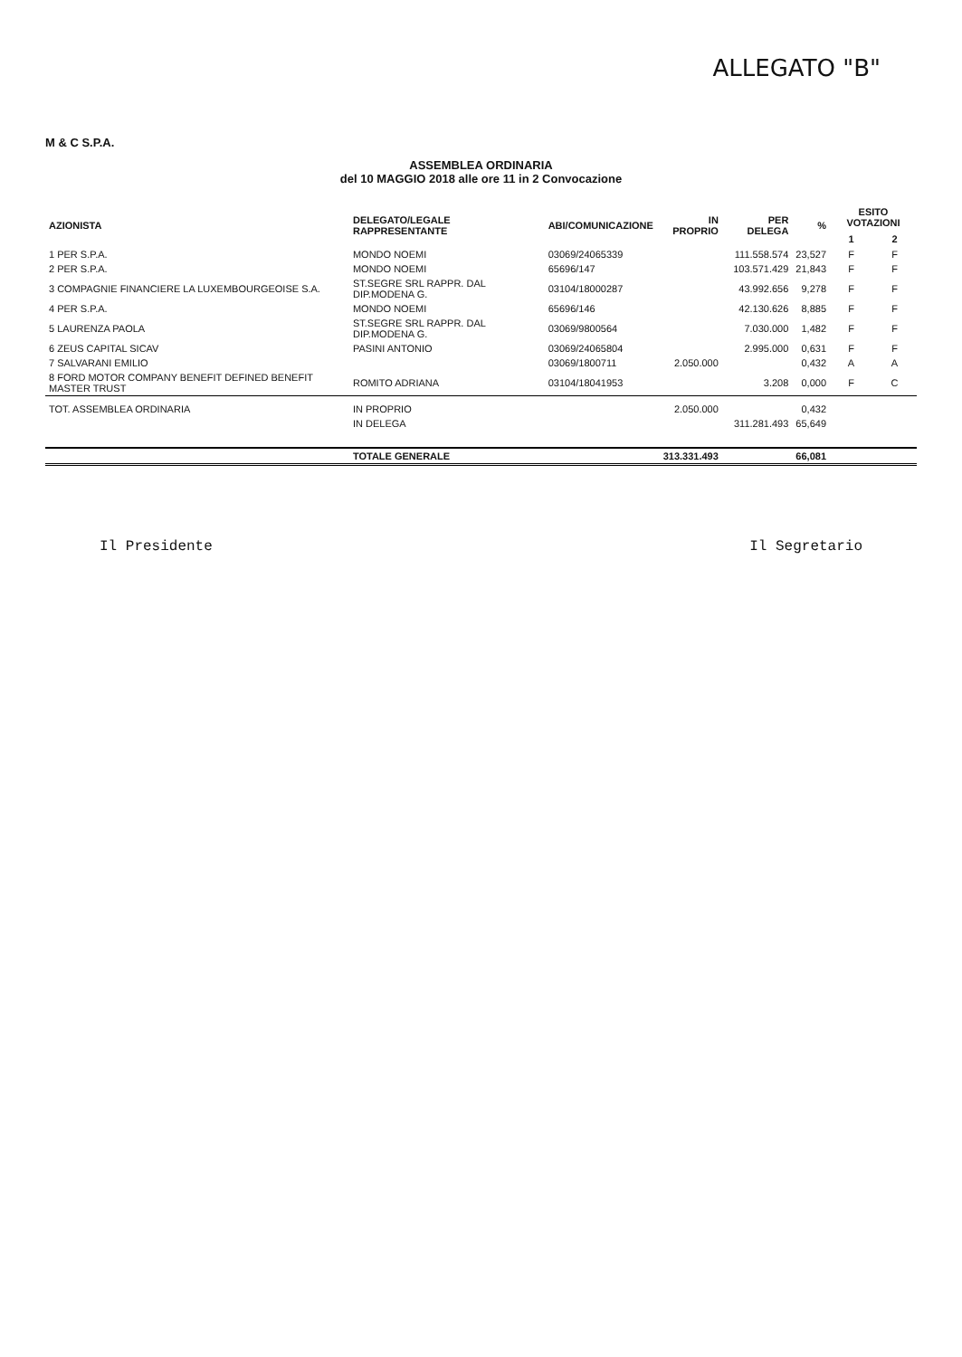ALLEGATO "B"
M & C S.P.A.
ASSEMBLEA ORDINARIA
del 10 MAGGIO 2018 alle ore 11 in 2 Convocazione
| AZIONISTA | DELEGATO/LEGALE RAPPRESENTANTE | ABI/COMUNICAZIONE | IN PROPRIO | PER DELEGA | % | ESITO VOTAZIONI | |
| --- | --- | --- | --- | --- | --- | --- | --- |
| | | | | | | 1 | 2 |
| 1 PER S.P.A. | MONDO NOEMI | 03069/24065339 | | 111.558.574 | 23,527 | F | F |
| 2 PER S.P.A. | MONDO NOEMI | 65696/147 | | 103.571.429 | 21,843 | F | F |
| 3 COMPAGNIE FINANCIERE LA LUXEMBOURGEOISE S.A. | ST.SEGRE SRL RAPPR. DAL DIP.MODENA G. | 03104/18000287 | | 43.992.656 | 9,278 | F | F |
| 4 PER S.P.A. | MONDO NOEMI | 65696/146 | | 42.130.626 | 8,885 | F | F |
| 5 LAURENZA PAOLA | ST.SEGRE SRL RAPPR. DAL DIP.MODENA G. | 03069/9800564 | | 7.030.000 | 1,482 | F | F |
| 6 ZEUS CAPITAL SICAV | PASINI ANTONIO | 03069/24065804 | | 2.995.000 | 0,631 | F | F |
| 7 SALVARANI EMILIO | | 03069/1800711 | 2.050.000 | | 0,432 | A | A |
| 8 FORD MOTOR COMPANY BENEFIT DEFINED BENEFIT MASTER TRUST | ROMITO ADRIANA | 03104/18041953 | | 3.208 | 0,000 | F | C |
| TOT. ASSEMBLEA ORDINARIA | IN PROPRIO | | 2.050.000 | | 0,432 | | |
| | IN DELEGA | | | 311.281.493 | 65,649 | | |
| | TOTALE GENERALE | | 313.331.493 | | 66,081 | | |
Il Presidente Il Segretario